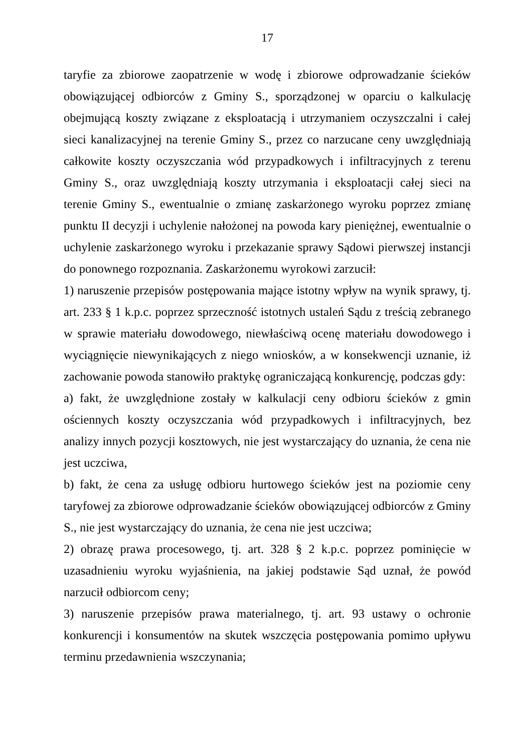17
taryfie za zbiorowe zaopatrzenie w wodę i zbiorowe odprowadzanie ścieków obowiązującej odbiorców z Gminy S., sporządzonej w oparciu o kalkulację obejmującą koszty związane z eksploatacją i utrzymaniem oczyszczalni i całej sieci kanalizacyjnej na terenie Gminy S., przez co narzucane ceny uwzględniają całkowite koszty oczyszczania wód przypadkowych i infiltracyjnych z terenu Gminy S., oraz uwzględniają koszty utrzymania i eksploatacji całej sieci na terenie Gminy S., ewentualnie o zmianę zaskarżonego wyroku poprzez zmianę punktu II decyzji i uchylenie nałożonej na powoda kary pieniężnej, ewentualnie o uchylenie zaskarżonego wyroku i przekazanie sprawy Sądowi pierwszej instancji do ponownego rozpoznania. Zaskarżonemu wyrokowi zarzucił:
1) naruszenie przepisów postępowania mające istotny wpływ na wynik sprawy, tj. art. 233 § 1 k.p.c. poprzez sprzeczność istotnych ustaleń Sądu z treścią zebranego w sprawie materiału dowodowego, niewłaściwą ocenę materiału dowodowego i wyciągnięcie niewynikających z niego wniosków, a w konsekwencji uznanie, iż zachowanie powoda stanowiło praktykę ograniczającą konkurencję, podczas gdy:
a) fakt, że uwzględnione zostały w kalkulacji ceny odbioru ścieków z gmin ościennych koszty oczyszczania wód przypadkowych i infiltracyjnych, bez analizy innych pozycji kosztowych, nie jest wystarczający do uznania, że cena nie jest uczciwa,
b) fakt, że cena za usługę odbioru hurtowego ścieków jest na poziomie ceny taryfowej za zbiorowe odprowadzanie ścieków obowiązującej odbiorców z Gminy S., nie jest wystarczający do uznania, że cena nie jest uczciwa;
2) obrazę prawa procesowego, tj. art. 328 § 2 k.p.c. poprzez pominięcie w uzasadnieniu wyroku wyjaśnienia, na jakiej podstawie Sąd uznał, że powód narzucił odbiorcom ceny;
3) naruszenie przepisów prawa materialnego, tj. art. 93 ustawy o ochronie konkurencji i konsumentów na skutek wszczęcia postępowania pomimo upływu terminu przedawnienia wszczynania;